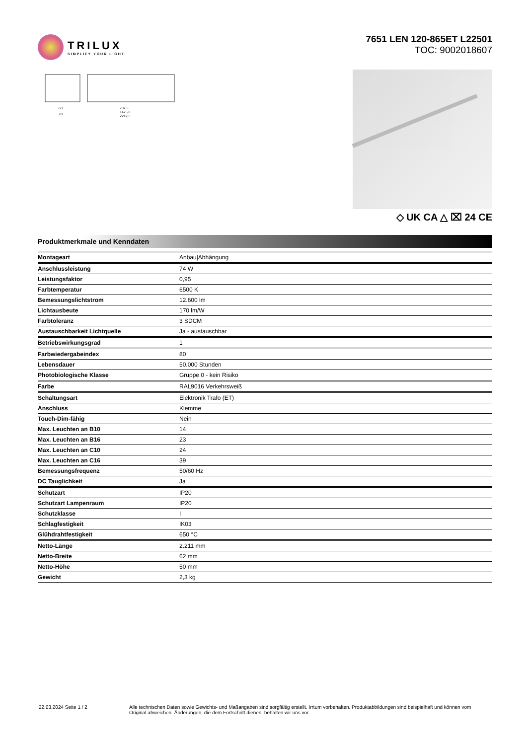TRILUX
SIMPLIFY YOUR LIGHT.
7651 LEN 120-865ET L22501
TOC: 9002018607
63
78
737,5
1475,0
2212,5
◇ UK CA △ ⌧ 24 CE
Produktmerkmale und Kenndaten
| Montageart | Anbau/Abhängung |
| Anschlussleistung | 74 W |
| Leistungsfaktor | 0,95 |
| Farbtemperatur | 6500 K |
| Bemessungslichtstrom | 12.600 lm |
| Lichtausbeute | 170 lm/W |
| Farbtoleranz | 3 SDCM |
| Austauschbarkeit Lichtquelle | Ja - austauschbar |
| Betriebswirkungsgrad | 1 |
| Farbwiedergabeindex | 80 |
| Lebensdauer | 50.000 Stunden |
| Photobiologische Klasse | Gruppe 0 - kein Risiko |
| Farbe | RAL9016 Verkehrsweiß |
| Schaltungsart | Elektronik Trafo (ET) |
| Anschluss | Klemme |
| Touch-Dim-fähig | Nein |
| Max. Leuchten an B10 | 14 |
| Max. Leuchten an B16 | 23 |
| Max. Leuchten an C10 | 24 |
| Max. Leuchten an C16 | 39 |
| Bemessungsfrequenz | 50/60 Hz |
| DC Tauglichkeit | Ja |
| Schutzart | IP20 |
| Schutzart Lampenraum | IP20 |
| Schutzklasse | I |
| Schlagfestigkeit | IK03 |
| Glühdrahtfestigkeit | 650 °C |
| Netto-Länge | 2.211 mm |
| Netto-Breite | 62 mm |
| Netto-Höhe | 50 mm |
| Gewicht | 2,3 kg |
22.03.2024 Seite 1 / 2 Alle technischen Daten sowie Gewichts- und Maßangaben sind sorgfältig erstellt. Irrtum vorbehalten. Produktabbildungen sind beispielhaft und können vom Original abweichen. Änderungen, die dem Fortschritt dienen, behalten wir uns vor.